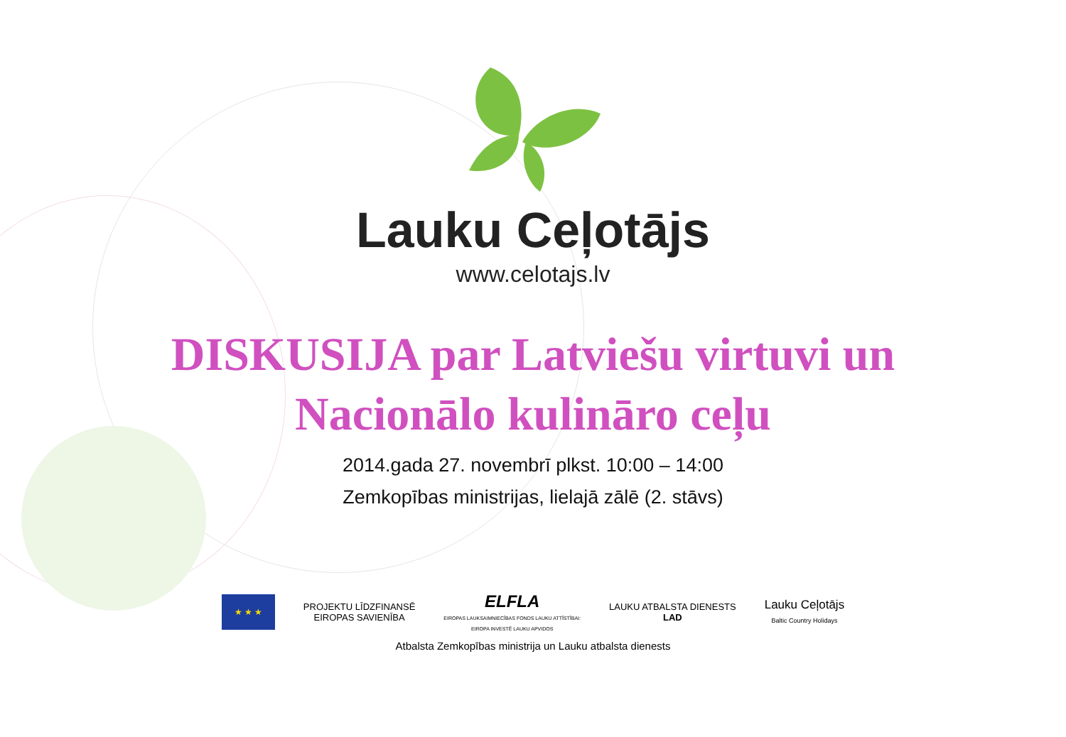Lauku Ceļotājs
www.celotajs.lv
DISKUSIJA par Latviešu virtuvi un
Nacionālo kulināro ceļu
2014.gada 27. novembrī plkst. 10:00 – 14:00
Zemkopības ministrijas, lielajā zālē (2. stāvs)
★ ★ ★
PROJEKTU LĪDZFINANSĒ
EIROPAS SAVIENĪBA
ELFLA
EIROPAS LAUKSAIMNIECĪBAS FONDS LAUKU ATTĪSTĪBAI:
EIROPA INVESTĒ LAUKU APVIDOS
LAUKU ATBALSTA DIENESTS
LAD
Lauku Ceļotājs
Baltic Country Holidays
Atbalsta Zemkopības ministrija un Lauku atbalsta dienests